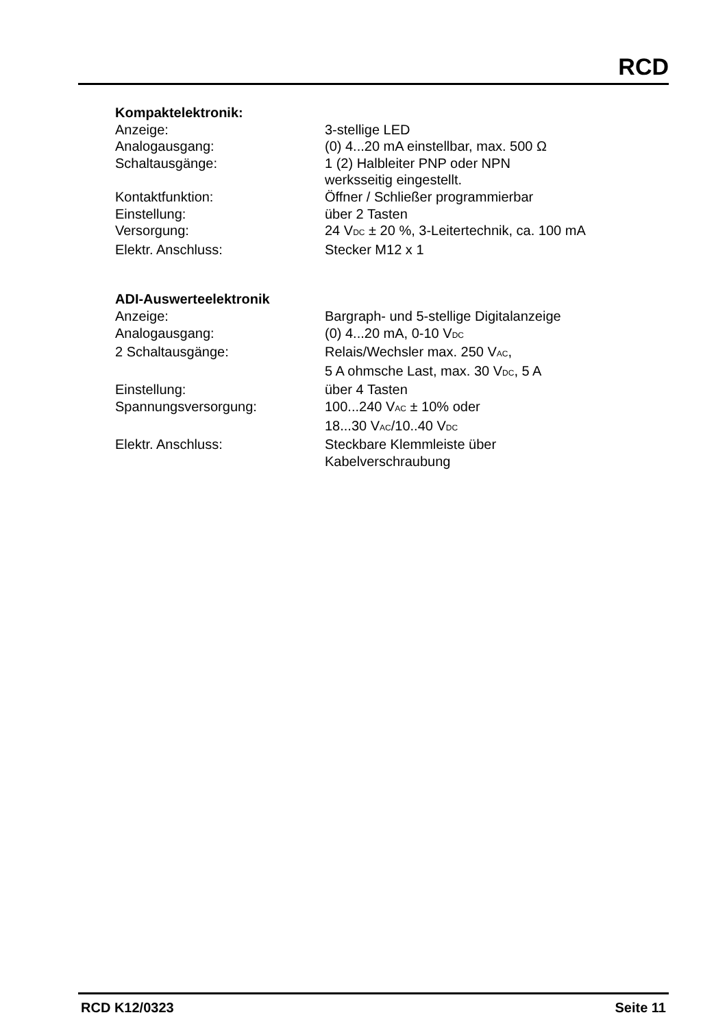RCD
Kompaktelektronik:
| Anzeige: | 3-stellige LED |
| Analogausgang: | (0) 4...20 mA einstellbar, max. 500 Ω |
| Schaltausgänge: | 1 (2) Halbleiter PNP oder NPN werksseitig eingestellt. |
| Kontaktfunktion: | Öffner / Schließer programmierbar |
| Einstellung: | über 2 Tasten |
| Versorgung: | 24 V<sub>DC</sub> ± 20 %, 3-Leitertechnik, ca. 100 mA |
| Elektr. Anschluss: | Stecker M12 x 1 |
ADI-Auswerteelektronik
| Anzeige: | Bargraph- und 5-stellige Digitalanzeige |
| Analogausgang: | (0) 4...20 mA, 0-10 V<sub>DC</sub> |
| 2 Schaltausgänge: | Relais/Wechsler max. 250 V<sub>AC</sub>, 5 A ohmsche Last, max. 30 V<sub>DC</sub>, 5 A |
| Einstellung: | über 4 Tasten |
| Spannungsversorgung: | 100...240 V<sub>AC</sub> ± 10% oder 18...30 V<sub>AC</sub>/10..40 V<sub>DC</sub> |
| Elektr. Anschluss: | Steckbare Klemmleiste über Kabelverschraubung |
RCD K12/0323 Seite 11